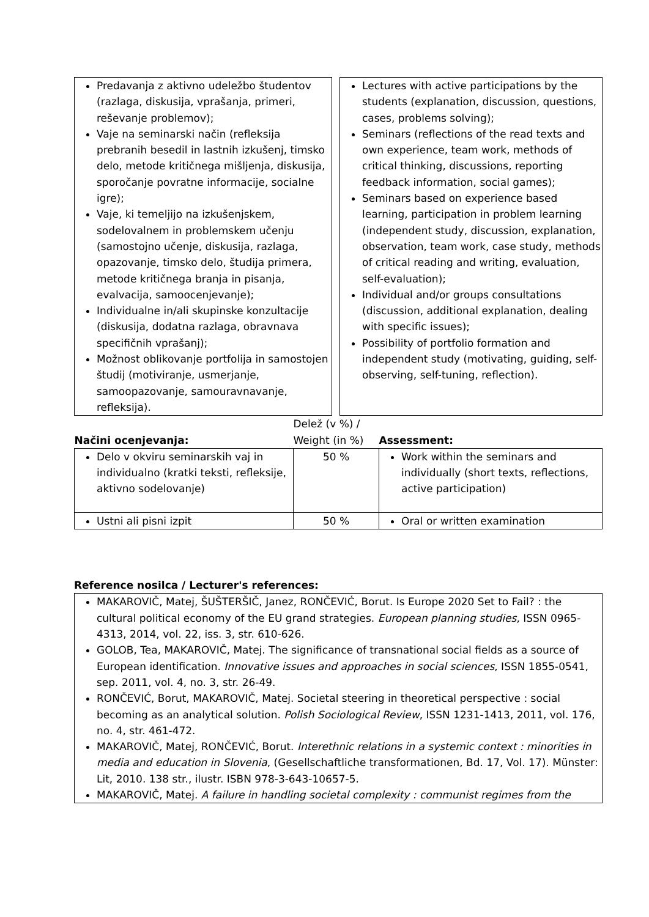| Predavanja z aktivno udeležbo študentov (razlaga, diskusija, vprašanja, primeri, reševanje problemov); Vaje na seminarski način (refleksija prebranih besedil in lastnih izkušenj, timsko delo, metode kritičnega mišljenja, diskusija, sporočanje povratne informacije, socialne igre); Vaje, ki temeljijo na izkušenjskem, sodelovalnem in problemskem učenju (samostojno učenje, diskusija, razlaga, opazovanje, timsko delo, študija primera, metode kritičnega branja in pisanja, evalvacija, samoocenjevanje); Individualne in/ali skupinske konzultacije (diskusija, dodatna razlaga, obravnava specifičnih vprašanj); Možnost oblikovanje portfolija in samostojen študij (motiviranje, usmerjanje, samoopazovanje, samouravnavanje, refleksija). | | Lectures with active participations by the students (explanation, discussion, questions, cases, problems solving); Seminars (reflections of the read texts and own experience, team work, methods of critical thinking, discussions, reporting feedback information, social games); Seminars based on experience based learning, participation in problem learning (independent study, discussion, explanation, observation, team work, case study, methods of critical reading and writing, evaluation, self-evaluation); Individual and/or groups consultations (discussion, additional explanation, dealing with specific issues); Possibility of portfolio formation and independent study (motivating, guiding, self-observing, self-tuning, reflection). |
| Načini ocenjevanja: | Delež (v %) / Weight (in %) | Assessment: |
| Delo v okviru seminarskih vaj in individualno (kratki teksti, refleksije, aktivno sodelovanje) | 50 % | Work within the seminars and individually (short texts, reflections, active participation) |
| Ustni ali pisni izpit | 50 % | Oral or written examination |
Reference nosilca / Lecturer's references:
MAKAROVIČ, Matej, ŠUŠTERŠIČ, Janez, RONČEVIĆ, Borut. Is Europe 2020 Set to Fail? : the cultural political economy of the EU grand strategies. European planning studies, ISSN 0965-4313, 2014, vol. 22, iss. 3, str. 610-626.
GOLOB, Tea, MAKAROVIČ, Matej. The significance of transnational social fields as a source of European identification. Innovative issues and approaches in social sciences, ISSN 1855-0541, sep. 2011, vol. 4, no. 3, str. 26-49.
RONČEVIĆ, Borut, MAKAROVIČ, Matej. Societal steering in theoretical perspective : social becoming as an analytical solution. Polish Sociological Review, ISSN 1231-1413, 2011, vol. 176, no. 4, str. 461-472.
MAKAROVIČ, Matej, RONČEVIĆ, Borut. Interethnic relations in a systemic context : minorities in media and education in Slovenia, (Gesellschaftliche transformationen, Bd. 17, Vol. 17). Münster: Lit, 2010. 138 str., ilustr. ISBN 978-3-643-10657-5.
MAKAROVIČ, Matej. A failure in handling societal complexity : communist regimes from the